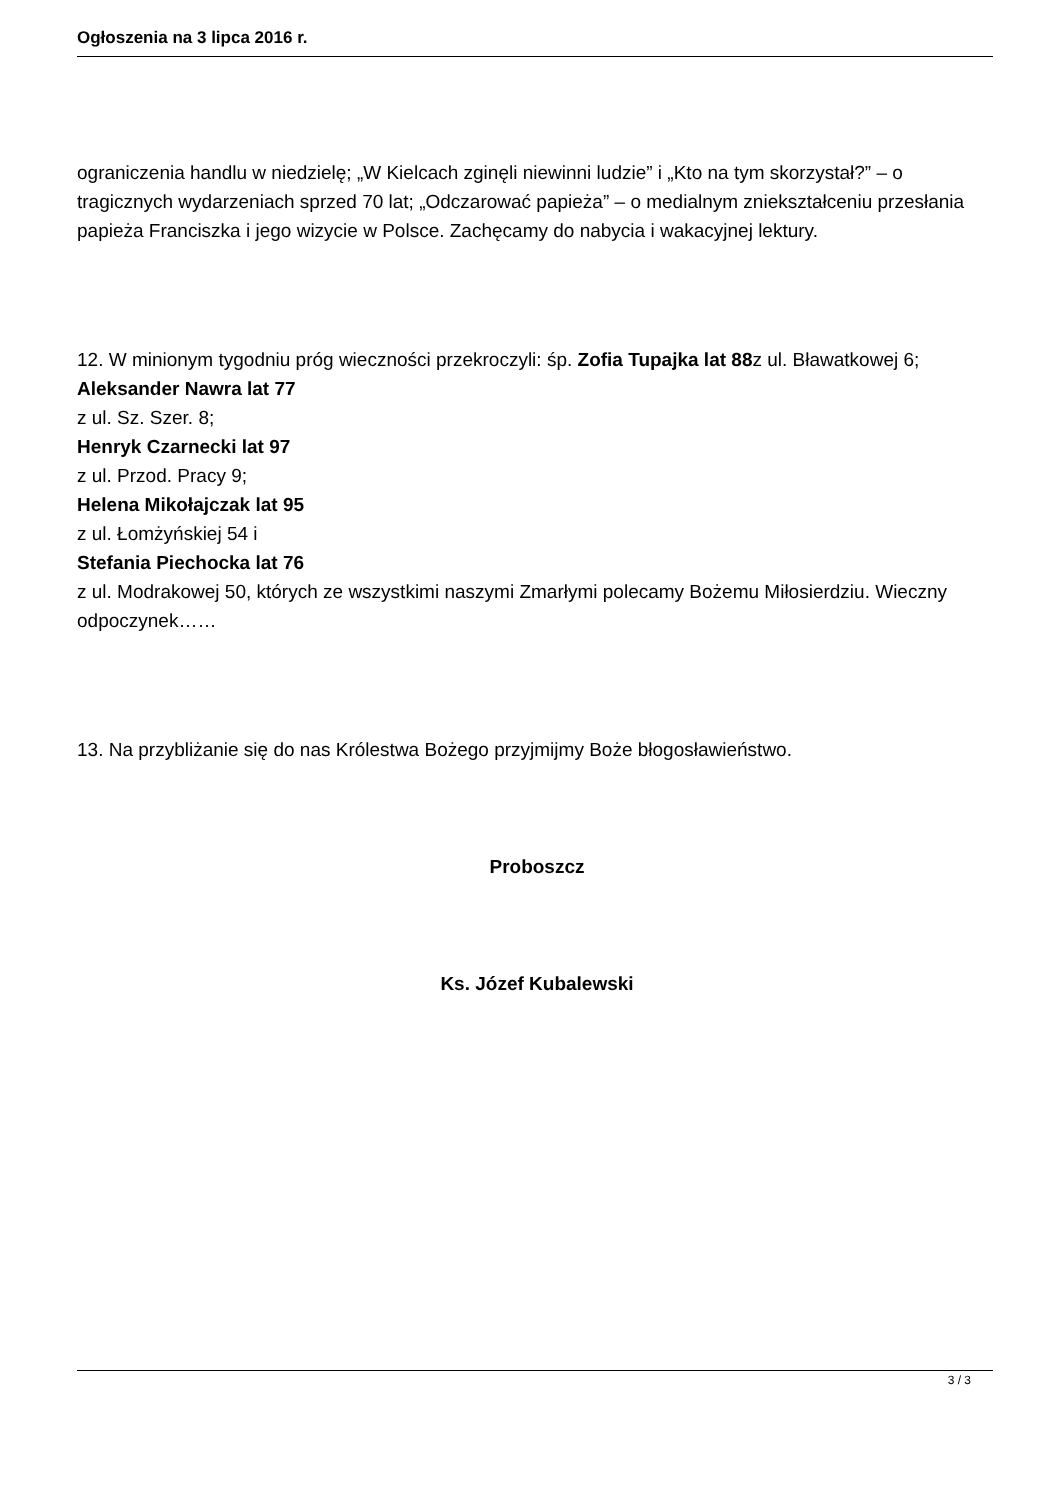Ogłoszenia na 3 lipca 2016 r.
ograniczenia handlu w niedzielę; „W Kielcach zginęli niewinni ludzie” i „Kto na tym skorzystał?” – o tragicznych wydarzeniach sprzed 70 lat; „Odczarować papieża” – o medialnym zniekształceniu przesłania papieża Franciszka i jego wizycie w Polsce. Zachęcamy do nabycia i wakacyjnej lektury.
12. W minionym tygodniu próg wieczności przekroczyli: śp. Zofia Tupajka lat 88z ul. Bławatkowej 6;
Aleksander Nawra lat 77
z ul. Sz. Szer. 8;
Henryk Czarnecki lat 97
z ul. Przod. Pracy 9;
Helena Mikołajczak lat 95
z ul. Łomżyńskiej 54 i
Stefania Piechocka lat 76
z ul. Modrakowej 50, których ze wszystkimi naszymi Zmarłymi polecamy Bożemu Miłosierdziu. Wieczny odpoczynek……
13. Na przybliżanie się do nas Królestwa Bożego przyjmijmy Boże błogosławieństwo.
Proboszcz
Ks. Józef Kubalewski
3 / 3